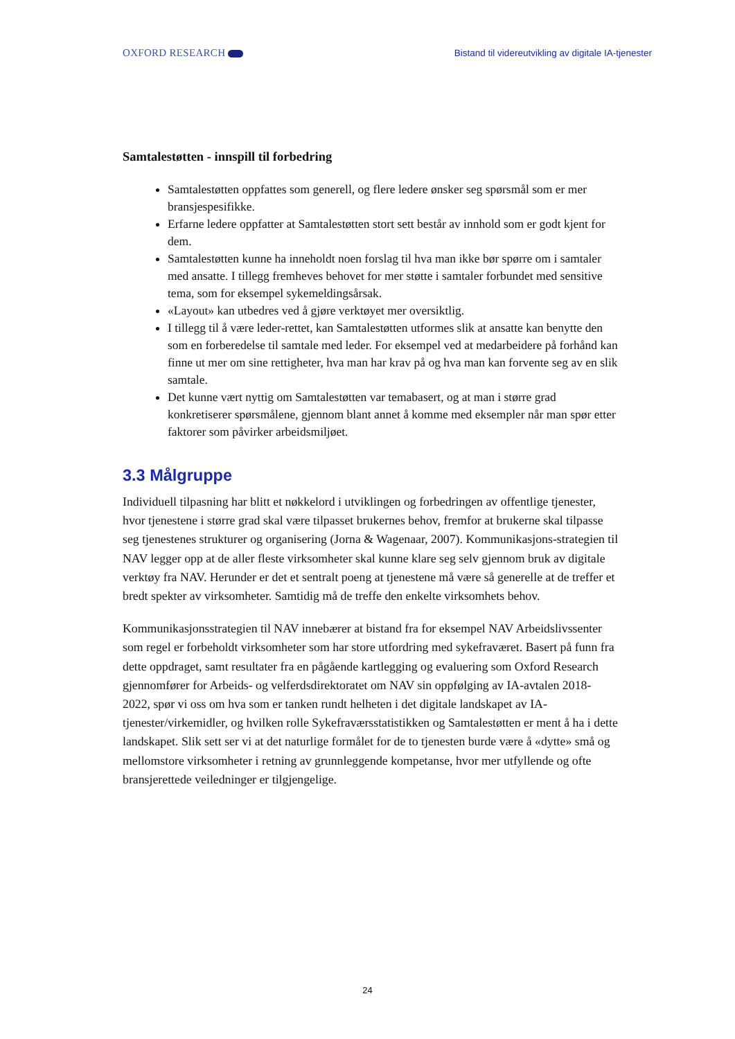OXFORD RESEARCH Bistand til videreutvikling av digitale IA-tjenester
Samtalestøtten - innspill til forbedring
Samtalestøtten oppfattes som generell, og flere ledere ønsker seg spørsmål som er mer bransjespesifikke.
Erfarne ledere oppfatter at Samtalestøtten stort sett består av innhold som er godt kjent for dem.
Samtalestøtten kunne ha inneholdt noen forslag til hva man ikke bør spørre om i samtaler med ansatte. I tillegg fremheves behovet for mer støtte i samtaler forbundet med sensitive tema, som for eksempel sykemeldingsårsak.
«Layout» kan utbedres ved å gjøre verktøyet mer oversiktlig.
I tillegg til å være leder-rettet, kan Samtalestøtten utformes slik at ansatte kan benytte den som en forberedelse til samtale med leder. For eksempel ved at medarbeidere på forhånd kan finne ut mer om sine rettigheter, hva man har krav på og hva man kan forvente seg av en slik samtale.
Det kunne vært nyttig om Samtalestøtten var temabasert, og at man i større grad konkretiserer spørsmålene, gjennom blant annet å komme med eksempler når man spør etter faktorer som påvirker arbeidsmiljøet.
3.3 Målgruppe
Individuell tilpasning har blitt et nøkkelord i utviklingen og forbedringen av offentlige tjenester, hvor tjenestene i større grad skal være tilpasset brukernes behov, fremfor at brukerne skal tilpasse seg tjenestenes strukturer og organisering (Jorna & Wagenaar, 2007). Kommunikasjons-strategien til NAV legger opp at de aller fleste virksomheter skal kunne klare seg selv gjennom bruk av digitale verktøy fra NAV. Herunder er det et sentralt poeng at tjenestene må være så generelle at de treffer et bredt spekter av virksomheter. Samtidig må de treffe den enkelte virksomhets behov.
Kommunikasjonsstrategien til NAV innebærer at bistand fra for eksempel NAV Arbeidslivssenter som regel er forbeholdt virksomheter som har store utfordring med sykefraværet. Basert på funn fra dette oppdraget, samt resultater fra en pågående kartlegging og evaluering som Oxford Research gjennomfører for Arbeids- og velferdsdirektoratet om NAV sin oppfølging av IA-avtalen 2018-2022, spør vi oss om hva som er tanken rundt helheten i det digitale landskapet av IA-tjenester/virkemidler, og hvilken rolle Sykefraværsstatistikken og Samtalestøtten er ment å ha i dette landskapet. Slik sett ser vi at det naturlige formålet for de to tjenesten burde være å «dytte» små og mellomstore virksomheter i retning av grunnleggende kompetanse, hvor mer utfyllende og ofte bransjerettede veiledninger er tilgjengelige.
24